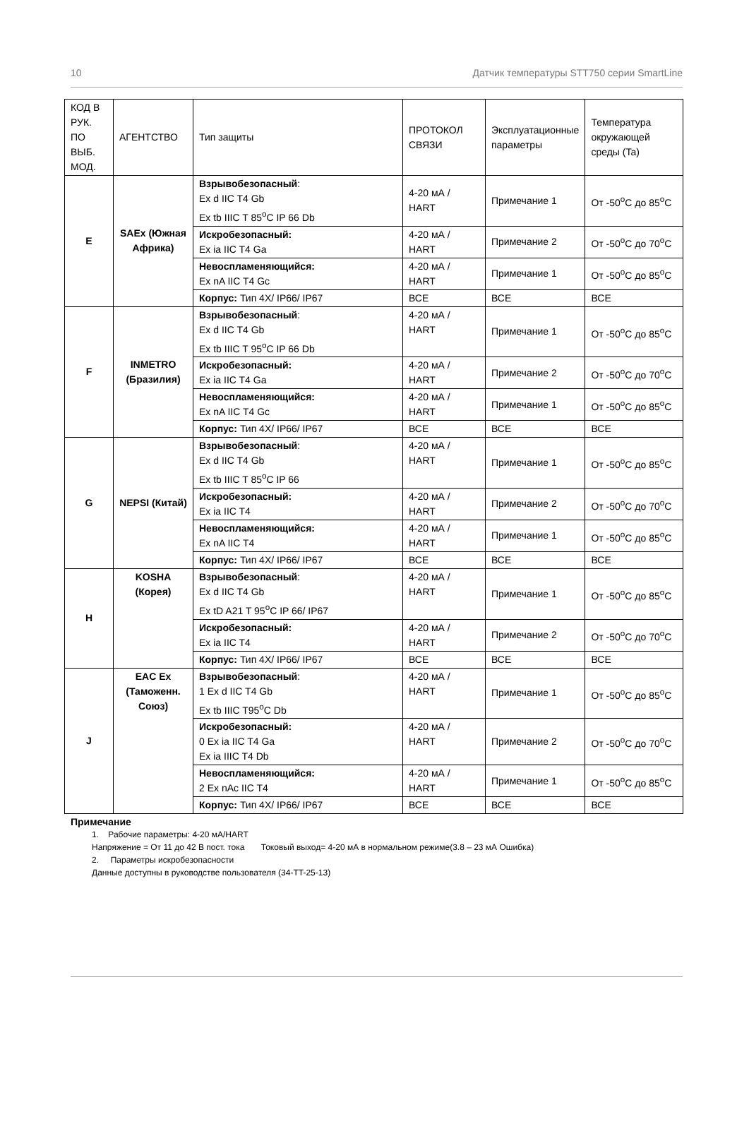10 Датчик температуры STT750 серии SmartLine
| КОД В РУК. ПО ВЫБ. МОД. | АГЕНТСТВО | Тип защиты | ПРОТОКОЛ СВЯЗИ | Эксплуатационные параметры | Температура окружающей среды (Ta) |
| E | SAEx (Южная Африка) | Взрывобезопасный : Ex d IIC T4 Gb Ex tb IIIC T 85<sup>o</sup>C IP 66 Db | 4-20 мА / HART | Примечание 1 | От -50<sup>o</sup>C до 85<sup>o</sup>C |
| | | Искробезопасный: Ex ia IIC T4 Ga | 4-20 мА / HART | Примечание 2 | От -50<sup>o</sup>C до 70<sup>o</sup>C |
| | | Невоспламеняющийся: Ex nA IIC T4 Gc | 4-20 мА / HART | Примечание 1 | От -50<sup>o</sup>C до 85<sup>o</sup>C |
| | | Корпус: Тип 4X/ IP66/ IP67 | ВСЕ | ВСЕ | ВСЕ |
| F | INMETRO (Бразилия) | Взрывобезопасный : Ex d IIC T4 Gb Ex tb IIIC T 95<sup>o</sup>C IP 66 Db | 4-20 мА / HART | Примечание 1 | От -50<sup>o</sup>C до 85<sup>o</sup>C |
| | | Искробезопасный: Ex ia IIC T4 Ga | 4-20 мА / HART | Примечание 2 | От -50<sup>o</sup>C до 70<sup>o</sup>C |
| | | Невоспламеняющийся: Ex nA IIC T4 Gc | 4-20 мА / HART | Примечание 1 | От -50<sup>o</sup>C до 85<sup>o</sup>C |
| | | Корпус: Тип 4X/ IP66/ IP67 | ВСЕ | ВСЕ | ВСЕ |
| G | NEPSI (Китай) | Взрывобезопасный : Ex d IIC T4 Gb Ex tb IIIC T 85<sup>o</sup>C IP 66 | 4-20 мА / HART | Примечание 1 | От -50<sup>o</sup>C до 85<sup>o</sup>C |
| | | Искробезопасный: Ex ia IIC T4 | 4-20 мА / HART | Примечание 2 | От -50<sup>o</sup>C до 70<sup>o</sup>C |
| | | Невоспламеняющийся: Ex nA IIC T4 | 4-20 мА / HART | Примечание 1 | От -50<sup>o</sup>C до 85<sup>o</sup>C |
| | | Корпус: Тип 4X/ IP66/ IP67 | ВСЕ | ВСЕ | ВСЕ |
| H | KOSHA (Корея) | Взрывобезопасный : Ex d IIC T4 Gb Ex tD A21 T 95<sup>o</sup>C IP 66/ IP67 | 4-20 мА / HART | Примечание 1 | От -50<sup>o</sup>C до 85<sup>o</sup>C |
| | | Искробезопасный: Ex ia IIC T4 | 4-20 мА / HART | Примечание 2 | От -50<sup>o</sup>C до 70<sup>o</sup>C |
| | | Корпус: Тип 4X/ IP66/ IP67 | ВСЕ | ВСЕ | ВСЕ |
| J | EAC Ex (Таможенн. Союз) | Взрывобезопасный : 1 Ex d IIC T4 Gb Ex tb IIIC T95<sup>o</sup>C Db | 4-20 мА / HART | Примечание 1 | От -50<sup>o</sup>C до 85<sup>o</sup>C |
| | | Искробезопасный: 0 Ex ia IIC T4 Ga Ex ia IIIC T4 Db | 4-20 мА / HART | Примечание 2 | От -50<sup>o</sup>C до 70<sup>o</sup>C |
| | | Невоспламеняющийся: 2 Ex nAc IIC T4 | 4-20 мА / HART | Примечание 1 | От -50<sup>o</sup>C до 85<sup>o</sup>C |
| | | Корпус: Тип 4X/ IP66/ IP67 | ВСЕ | ВСЕ | ВСЕ |
Примечание
1. Рабочие параметры: 4-20 мА/HART
Напряжение = От 11 до 42 В пост. тока Токовый выход= 4-20 мА в нормальном режиме(3.8 – 23 мА Ошибка)
2. Параметры искробезопасности
Данные доступны в руководстве пользователя (34-TT-25-13)